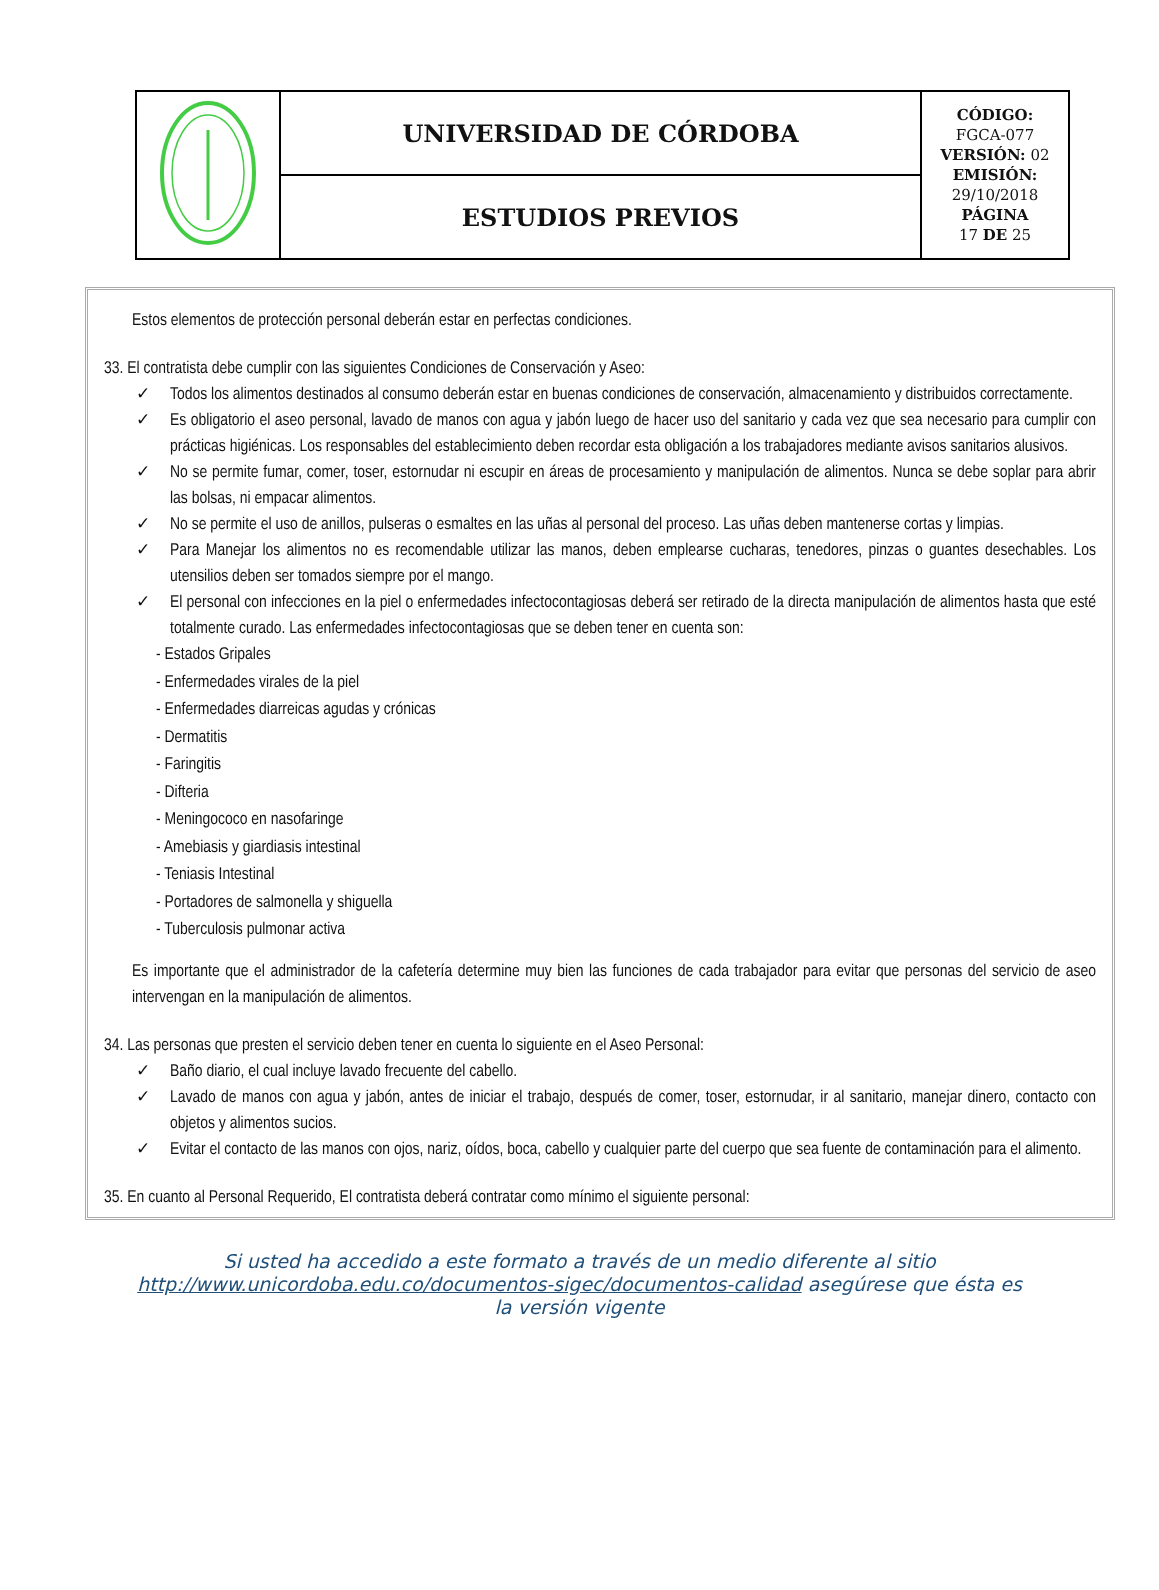| | UNIVERSIDAD DE CÓRDOBA | CÓDIGO: FGCA-077 VERSIÓN: 02 EMISIÓN: 29/10/2018 PÁGINA 17 DE 25 |
| | ESTUDIOS PREVIOS | |
Estos elementos de protección personal deberán estar en perfectas condiciones.
33. El contratista debe cumplir con las siguientes Condiciones de Conservación y Aseo:
✓ Todos los alimentos destinados al consumo deberán estar en buenas condiciones de conservación, almacenamiento y distribuidos correctamente.
✓ Es obligatorio el aseo personal, lavado de manos con agua y jabón luego de hacer uso del sanitario y cada vez que sea necesario para cumplir con prácticas higiénicas. Los responsables del establecimiento deben recordar esta obligación a los trabajadores mediante avisos sanitarios alusivos.
✓ No se permite fumar, comer, toser, estornudar ni escupir en áreas de procesamiento y manipulación de alimentos. Nunca se debe soplar para abrir las bolsas, ni empacar alimentos.
✓ No se permite el uso de anillos, pulseras o esmaltes en las uñas al personal del proceso. Las uñas deben mantenerse cortas y limpias.
✓ Para Manejar los alimentos no es recomendable utilizar las manos, deben emplearse cucharas, tenedores, pinzas o guantes desechables. Los utensilios deben ser tomados siempre por el mango.
✓ El personal con infecciones en la piel o enfermedades infectocontagiosas deberá ser retirado de la directa manipulación de alimentos hasta que esté totalmente curado. Las enfermedades infectocontagiosas que se deben tener en cuenta son:
- Estados Gripales
- Enfermedades virales de la piel
- Enfermedades diarreicas agudas y crónicas
- Dermatitis
- Faringitis
- Difteria
- Meningococo en nasofaringe
- Amebiasis y giardiasis intestinal
- Teniasis Intestinal
- Portadores de salmonella y shiguella
- Tuberculosis pulmonar activa
Es importante que el administrador de la cafetería determine muy bien las funciones de cada trabajador para evitar que personas del servicio de aseo intervengan en la manipulación de alimentos.
34. Las personas que presten el servicio deben tener en cuenta lo siguiente en el Aseo Personal:
✓ Baño diario, el cual incluye lavado frecuente del cabello.
✓ Lavado de manos con agua y jabón, antes de iniciar el trabajo, después de comer, toser, estornudar, ir al sanitario, manejar dinero, contacto con objetos y alimentos sucios.
✓ Evitar el contacto de las manos con ojos, nariz, oídos, boca, cabello y cualquier parte del cuerpo que sea fuente de contaminación para el alimento.
35. En cuanto al Personal Requerido, El contratista deberá contratar como mínimo el siguiente personal:
Si usted ha accedido a este formato a través de un medio diferente al sitio http://www.unicordoba.edu.co/documentos-sigec/documentos-calidad asegúrese que ésta es la versión vigente